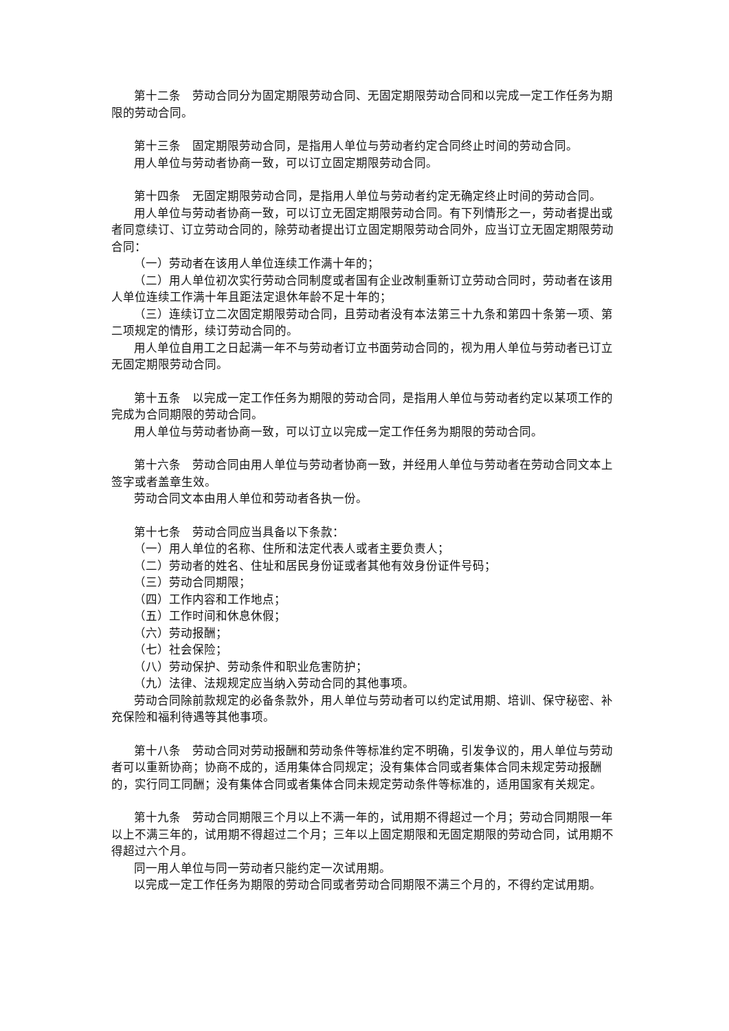第十二条　劳动合同分为固定期限劳动合同、无固定期限劳动合同和以完成一定工作任务为期限的劳动合同。
第十三条　固定期限劳动合同，是指用人单位与劳动者约定合同终止时间的劳动合同。
用人单位与劳动者协商一致，可以订立固定期限劳动合同。
第十四条　无固定期限劳动合同，是指用人单位与劳动者约定无确定终止时间的劳动合同。
用人单位与劳动者协商一致，可以订立无固定期限劳动合同。有下列情形之一，劳动者提出或者同意续订、订立劳动合同的，除劳动者提出订立固定期限劳动合同外，应当订立无固定期限劳动合同：
（一）劳动者在该用人单位连续工作满十年的；
（二）用人单位初次实行劳动合同制度或者国有企业改制重新订立劳动合同时，劳动者在该用人单位连续工作满十年且距法定退休年龄不足十年的；
（三）连续订立二次固定期限劳动合同，且劳动者没有本法第三十九条和第四十条第一项、第二项规定的情形，续订劳动合同的。
用人单位自用工之日起满一年不与劳动者订立书面劳动合同的，视为用人单位与劳动者已订立无固定期限劳动合同。
第十五条　以完成一定工作任务为期限的劳动合同，是指用人单位与劳动者约定以某项工作的完成为合同期限的劳动合同。
用人单位与劳动者协商一致，可以订立以完成一定工作任务为期限的劳动合同。
第十六条　劳动合同由用人单位与劳动者协商一致，并经用人单位与劳动者在劳动合同文本上签字或者盖章生效。
劳动合同文本由用人单位和劳动者各执一份。
第十七条　劳动合同应当具备以下条款：
（一）用人单位的名称、住所和法定代表人或者主要负责人；
（二）劳动者的姓名、住址和居民身份证或者其他有效身份证件号码；
（三）劳动合同期限；
（四）工作内容和工作地点；
（五）工作时间和休息休假；
（六）劳动报酬；
（七）社会保险；
（八）劳动保护、劳动条件和职业危害防护；
（九）法律、法规规定应当纳入劳动合同的其他事项。
劳动合同除前款规定的必备条款外，用人单位与劳动者可以约定试用期、培训、保守秘密、补充保险和福利待遇等其他事项。
第十八条　劳动合同对劳动报酬和劳动条件等标准约定不明确，引发争议的，用人单位与劳动者可以重新协商；协商不成的，适用集体合同规定；没有集体合同或者集体合同未规定劳动报酬的，实行同工同酬；没有集体合同或者集体合同未规定劳动条件等标准的，适用国家有关规定。
第十九条　劳动合同期限三个月以上不满一年的，试用期不得超过一个月；劳动合同期限一年以上不满三年的，试用期不得超过二个月；三年以上固定期限和无固定期限的劳动合同，试用期不得超过六个月。
同一用人单位与同一劳动者只能约定一次试用期。
以完成一定工作任务为期限的劳动合同或者劳动合同期限不满三个月的，不得约定试用期。